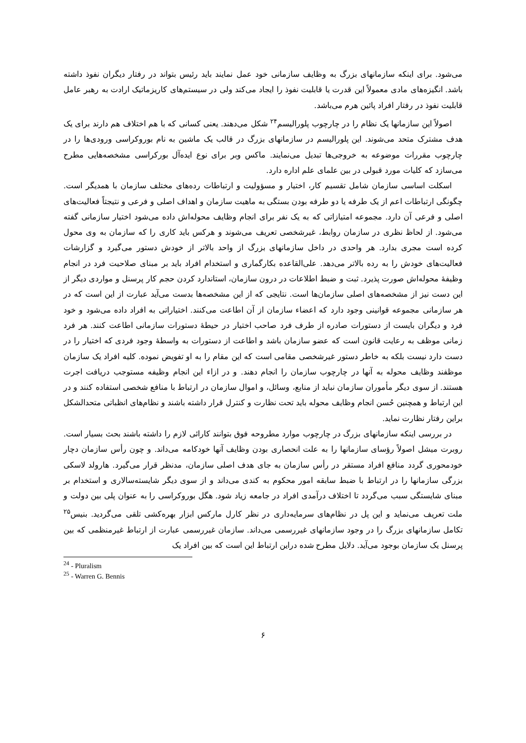می‌شود. برای اینکه سازمانهای بزرگ به وظایف سازمانی خود عمل نمایند باید رئیس بتواند در رفتار دیگران نفوذ داشته باشد. انگیزه‌های مادی معمولاً این قدرت یا قابلیت نفوذ را ایجاد می‌کند ولی در سیستم‌های کاریزماتیک ارادت به رهبر عامل قابلیت نفوذ در رفتار افراد پائین هرم می‌باشد.
اصولاً این سازمانها یک نظام را در چارچوب پلورالیسم<sup>۲۴</sup> شکل می‌دهند. یعنی کسانی که با هم اختلاف هم دارند برای یک هدف مشترک متحد می‌شوند. این پلورالیسم در سازمانهای بزرگ در قالب یک ماشین به نام بوروکراسی ورودی‌ها را در چارچوب مقررات موضوعه به خروجی‌ها تبدیل می‌نمایند. ماکس وبر برای نوع ایده‌آل بورکراسی مشخصه‌هایی مطرح می‌سازد که کلیات مورد قبولی در بین علمای علم اداره دارد.
اسکلت اساسی سازمان شامل تقسیم کار، اختیار و مسؤولیت و ارتباطات رده‌های مختلف سازمان با همدیگر است. چگونگی ارتباطات اعم از یک طرفه یا دو طرفه بودن بستگی به ماهیت سازمان و اهداف اصلی و فرعی و نتیجتاً فعالیت‌های اصلی و فرعی آن دارد. مجموعه امتیازاتی که به یک نفر برای انجام وظایف محوله‌اش داده می‌شود اختیار سازمانی گفته می‌شود. از لحاظ نظری در سازمان روابط، غیرشخصی تعریف می‌شوند و هرکس باید کاری را که سازمان به وی محول کرده است مجری بدارد. هر واحدی در داخل سازمانهای بزرگ از واحد بالاتر از خودش دستور می‌گیرد و گزارشات فعالیت‌های خودش را به رده بالاتر می‌دهد. علی‌القاعده بکارگماری و استخدام افراد باید بر مبنای صلاحیت فرد در انجام وظیفهٔ محوله‌اش صورت پذیرد. ثبت و ضبط اطلاعات در درون سازمان، استاندارد کردن حجم کار پرسنل و مواردی دیگر از این دست نیز از مشخصه‌های اصلی سازمان‌ها است. نتایجی که از این مشخصه‌ها بدست می‌آید عبارت از این است که در هر سازمانی مجموعه قوانینی وجود دارد که اعضاء سازمان از آن اطاعت می‌کنند. اختیاراتی به افراد داده می‌شود و خود فرد و دیگران بایست از دستورات صادره از طرف فرد صاحب اختیار در حیطهٔ دستورات سازمانی اطاعت کنند. هر فرد زمانی موظف به رعایت قانون است که عضو سازمان باشد و اطاعت از دستورات به واسطهٔ وجود فردی که اختیار را در دست دارد نیست بلکه به خاطر دستور غیرشخصی مقامی است که این مقام را به او تفویض نموده. کلیه افراد یک سازمان موظفند وظایف محوله به آنها در چارچوب سازمان را انجام دهند. و در ازاء این انجام وظیفه مستوجب دریافت اجرت هستند. از سوی دیگر مأموران سازمان نباید از منابع، وسائل، و اموال سازمان در ارتباط با منافع شخصی استفاده کنند و در این ارتباط و همچنین حُسن انجام وظایف محوله باید تحت نظارت و کنترل قرار داشته باشند و نظام‌های انظباتی متحدالشکل براین رفتار نظارت نماید.
در بررسی اینکه سازمانهای بزرگ در چارچوب موارد مطروحه فوق بتوانند کارائی لازم را داشته باشند بحث بسیار است. روبرت میشل اصولاً رؤسای سازمانها را به علت انحصاری بودن وظایف آنها خودکامه می‌داند. و چون رأس سازمان دچار خودمحوری گردد منافع افراد مستقر در رأس سازمان به جای هدف اصلی سازمان، مدنظر قرار می‌گیرد. هارولد لاسکی بزرگی سازمانها را در ارتباط با ضبط سابقه امور محکوم به کندی می‌داند و از سوی دیگر شایسته‌سالاری و استخدام بر مبنای شایستگی سبب می‌گردد تا اختلاف درآمدی افراد در جامعه زیاد شود. هگل بوروکراسی را به عنوان پلی بین دولت و ملت تعریف می‌نماید و این پل در نظام‌های سرمایه‌داری در نظر کارل مارکس ابزار بهره‌کشی تلقی می‌گردید. بنیس<sup>۲۵</sup> تکامل سازمانهای بزرگ را در وجود سازمانهای غیررسمی می‌داند. سازمان غیررسمی عبارت از ارتباط غیرمنظمی که بین پرسنل یک سازمان بوجود می‌آید. دلایل مطرح شده دراین ارتباط این است که بین افراد یک
<sup>24</sup> - Pluralism
<sup>25</sup> - Warren G. Bennis
۶